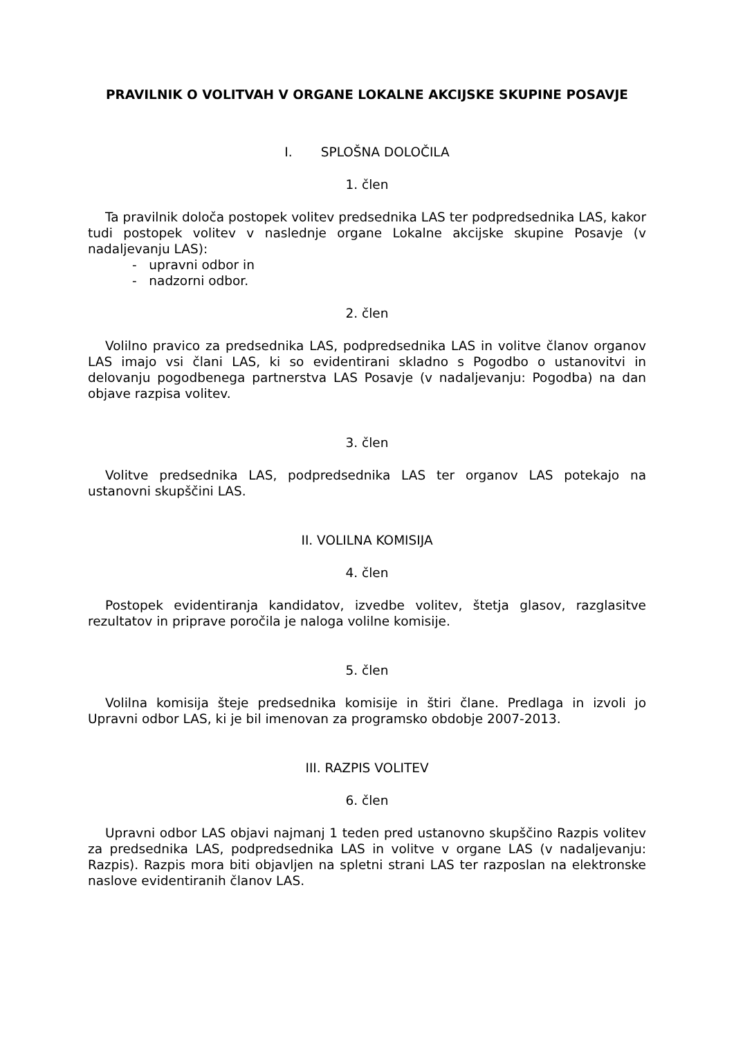PRAVILNIK O VOLITVAH V ORGANE LOKALNE AKCIJSKE SKUPINE POSAVJE
I. SPLOŠNA DOLOČILA
1. člen
Ta pravilnik določa postopek volitev predsednika LAS ter podpredsednika LAS, kakor tudi postopek volitev v naslednje organe Lokalne akcijske skupine Posavje (v nadaljevanju LAS):
- upravni odbor in
- nadzorni odbor.
2. člen
Volilno pravico za predsednika LAS, podpredsednika LAS in volitve članov organov LAS imajo vsi člani LAS, ki so evidentirani skladno s Pogodbo o ustanovitvi in delovanju pogodbenega partnerstva LAS Posavje (v nadaljevanju: Pogodba) na dan objave razpisa volitev.
3. člen
Volitve predsednika LAS, podpredsednika LAS ter organov LAS potekajo na ustanovni skupščini LAS.
II. VOLILNA KOMISIJA
4. člen
Postopek evidentiranja kandidatov, izvedbe volitev, štetja glasov, razglasitve rezultatov in priprave poročila je naloga volilne komisije.
5. člen
Volilna komisija šteje predsednika komisije in štiri člane. Predlaga in izvoli jo Upravni odbor LAS, ki je bil imenovan za programsko obdobje 2007-2013.
III. RAZPIS VOLITEV
6. člen
Upravni odbor LAS objavi najmanj 1 teden pred ustanovno skupščino Razpis volitev za predsednika LAS, podpredsednika LAS in volitve v organe LAS (v nadaljevanju: Razpis). Razpis mora biti objavljen na spletni strani LAS ter razposlan na elektronske naslove evidentiranih članov LAS.